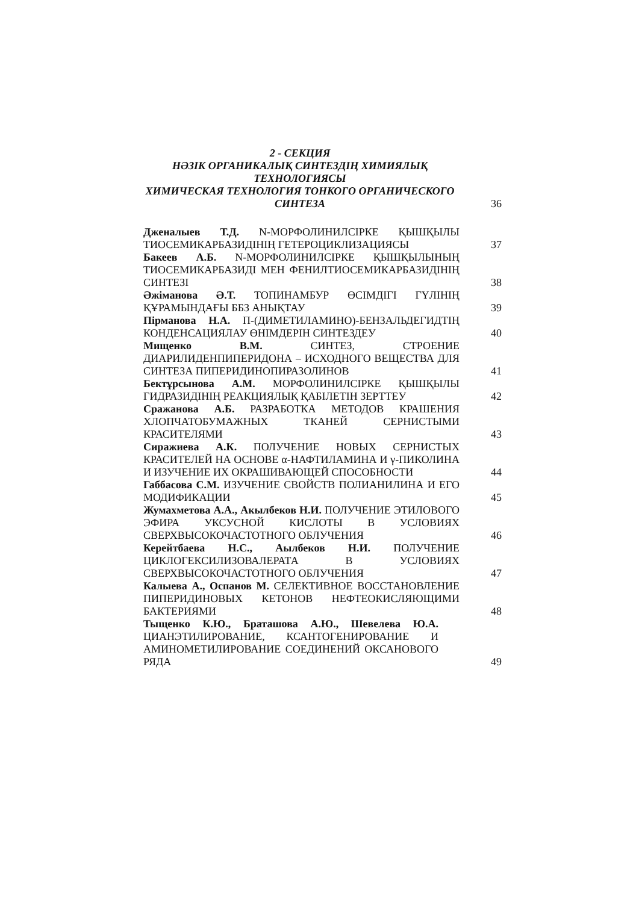2 - СЕКЦИЯ
НӘЗІК ОРГАНИКАЛЫҚ СИНТЕЗДІҢ ХИМИЯЛЫҚ ТЕХНОЛОГИЯСЫ
ХИМИЧЕСКАЯ ТЕХНОЛОГИЯ ТОНКОГО ОРГАНИЧЕСКОГО СИНТЕЗА
36
Дженалыев Т.Д. N-МОРФОЛИНИЛСІРКЕ ҚЫШҚЫЛЫ ТИОСЕМИКАРБАЗИДІНІҢ ГЕТЕРОЦИКЛИЗАЦИЯСЫ
37
Бакеев А.Б. N-МОРФОЛИНИЛСІРКЕ ҚЫШҚЫЛЫНЫҢ ТИОСЕМИКАРБАЗИДІ МЕН ФЕНИЛТИОСЕМИКАРБАЗИДІНІҢ СИНТЕЗІ
38
Әжіманова Ә.Т. ТОПИНАМБУР ӨСІМДІГІ ГҮЛІНІҢ ҚҰРАМЫНДАҒЫ ББЗ АНЫҚТАУ
39
Пірманова Н.А. П-(ДИМЕТИЛАМИНО)-БЕНЗАЛЬДЕГИДТІҢ КОНДЕНСАЦИЯЛАУ ӨНІМДЕРІН СИНТЕЗДЕУ
40
Мищенко В.М. СИНТЕЗ, СТРОЕНИЕ ДИАРИЛИДЕНПИПЕРИДОНА – ИСХОДНОГО ВЕЩЕСТВА ДЛЯ СИНТЕЗА ПИПЕРИДИНОПИРАЗОЛИНОВ
41
Бектұрсынова А.М. МОРФОЛИНИЛСІРКЕ ҚЫШҚЫЛЫ ГИДРАЗИДІНІҢ РЕАКЦИЯЛЫҚ ҚАБІЛЕТІН ЗЕРТТЕУ
42
Сражанова А.Б. РАЗРАБОТКА МЕТОДОВ КРАШЕНИЯ ХЛОПЧАТОБУМАЖНЫХ ТКАНЕЙ СЕРНИСТЫМИ КРАСИТЕЛЯМИ
43
Сиражиева А.К. ПОЛУЧЕНИЕ НОВЫХ СЕРНИСТЫХ КРАСИТЕЛЕЙ НА ОСНОВЕ α-НАФТИЛАМИНА И γ-ПИКОЛИНА И ИЗУЧЕНИЕ ИХ ОКРАШИВАЮЩЕЙ СПОСОБНОСТИ
44
Габбасова С.М. ИЗУЧЕНИЕ СВОЙСТВ ПОЛИАНИЛИНА И ЕГО МОДИФИКАЦИИ
45
Жумахметова А.А., Акылбеков Н.И. ПОЛУЧЕНИЕ ЭТИЛОВОГО ЭФИРА УКСУСНОЙ КИСЛОТЫ В УСЛОВИЯХ СВЕРХВЫСОКОЧАСТОТНОГО ОБЛУЧЕНИЯ
46
Керейтбаева Н.С., Аылбеков Н.И. ПОЛУЧЕНИЕ ЦИКЛОГЕКСИЛИЗОВАЛЕРАТА В УСЛОВИЯХ СВЕРХВЫСОКОЧАСТОТНОГО ОБЛУЧЕНИЯ
47
Калыева А., Оспанов М. СЕЛЕКТИВНОЕ ВОССТАНОВЛЕНИЕ ПИПЕРИДИНОВЫХ КЕТОНОВ НЕФТЕОКИСЛЯЮЩИМИ БАКТЕРИЯМИ
48
Тыщенко К.Ю., Браташова А.Ю., Шевелева Ю.А. ЦИАНЭТИЛИРОВАНИЕ, КСАНТОГЕНИРОВАНИЕ И АМИНОМЕТИЛИРОВАНИЕ СОЕДИНЕНИЙ ОКСАНОВОГО РЯДА
49